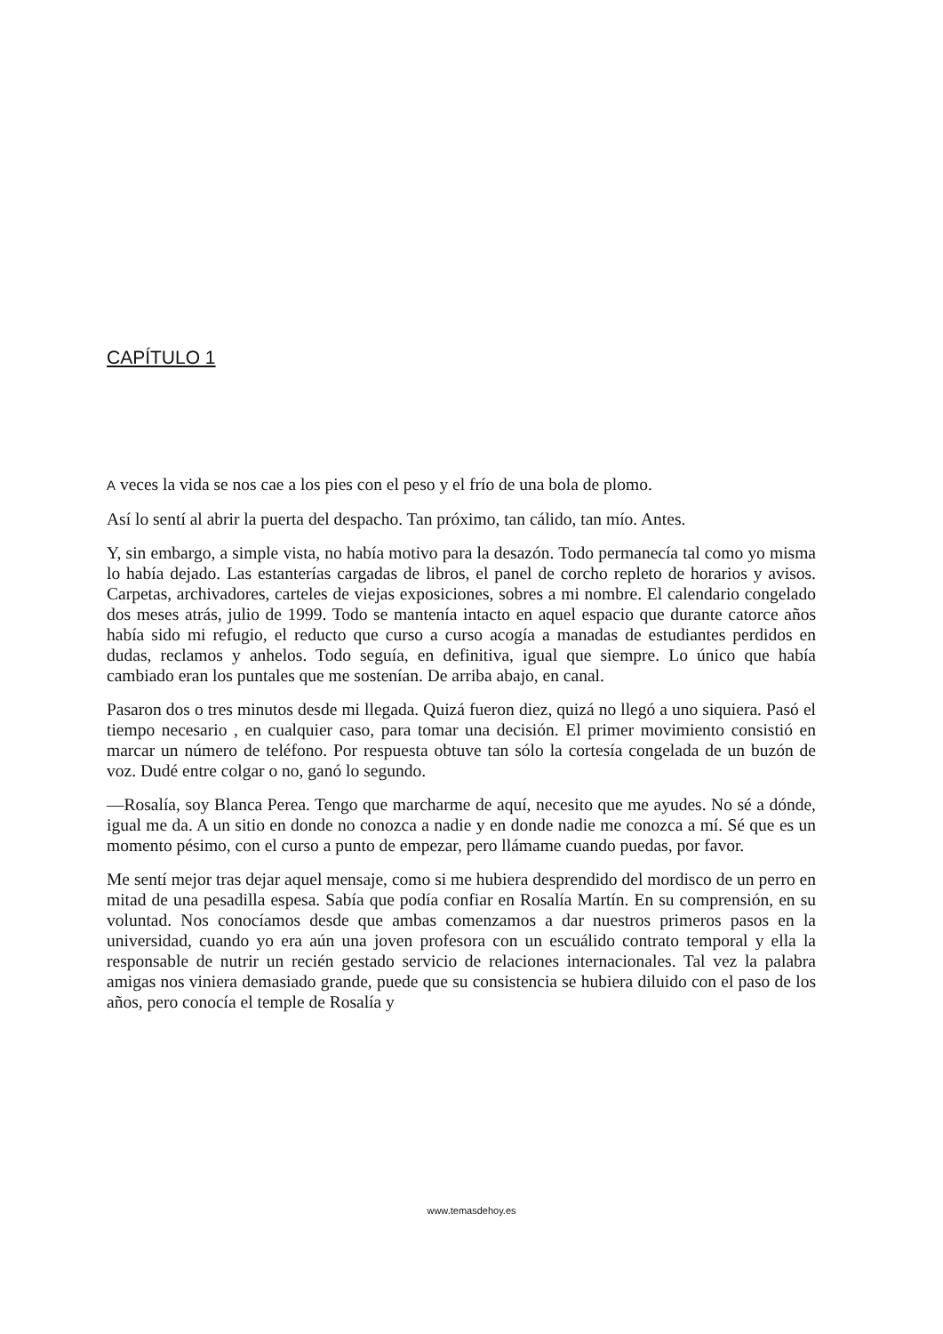CAPÍTULO 1
A veces la vida se nos cae a los pies con el peso y el frío de una bola de plomo.
Así lo sentí al abrir la puerta del despacho. Tan próximo, tan cálido, tan mío. Antes.
Y, sin embargo, a simple vista, no había motivo para la desazón. Todo permanecía tal como yo misma lo había dejado. Las estanterías cargadas de libros, el panel de corcho repleto de horarios y avisos. Carpetas, archivadores, carteles de viejas exposiciones, sobres a mi nombre. El calendario congelado dos meses atrás, julio de 1999. Todo se mantenía intacto en aquel espacio que durante catorce años había sido mi refugio, el reducto que curso a curso acogía a manadas de estudiantes perdidos en dudas, reclamos y anhelos. Todo seguía, en definitiva, igual que siempre. Lo único que había cambiado eran los puntales que me sostenían. De arriba abajo, en canal.
Pasaron dos o tres minutos desde mi llegada. Quizá fueron diez, quizá no llegó a uno siquiera. Pasó el tiempo necesario , en cualquier caso, para tomar una decisión. El primer movimiento consistió en marcar un número de teléfono. Por respuesta obtuve tan sólo la cortesía congelada de un buzón de voz. Dudé entre colgar o no, ganó lo segundo.
—Rosalía, soy Blanca Perea. Tengo que marcharme de aquí, necesito que me ayudes. No sé a dónde, igual me da. A un sitio en donde no conozca a nadie y en donde nadie me conozca a mí. Sé que es un momento pésimo, con el curso a punto de empezar, pero llámame cuando puedas, por favor.
Me sentí mejor tras dejar aquel mensaje, como si me hubiera desprendido del mordisco de un perro en mitad de una pesadilla espesa. Sabía que podía confiar en Rosalía Martín. En su comprensión, en su voluntad. Nos conocíamos desde que ambas comenzamos a dar nuestros primeros pasos en la universidad, cuando yo era aún una joven profesora con un escuálido contrato temporal y ella la responsable de nutrir un recién gestado servicio de relaciones internacionales. Tal vez la palabra amigas nos viniera demasiado grande, puede que su consistencia se hubiera diluido con el paso de los años, pero conocía el temple de Rosalía y
www.temasdehoy.es